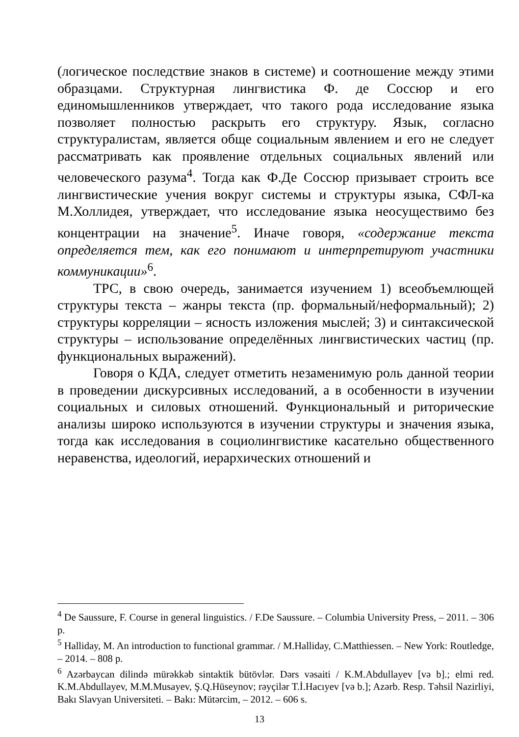(логическое последствие знаков в системе) и соотношение между этими образцами. Структурная лингвистика Ф. де Соссюр и его единомышленников утверждает, что такого рода исследование языка позволяет полностью раскрыть его структуру. Язык, согласно структуралистам, является обще социальным явлением и его не следует рассматривать как проявление отдельных социальных явлений или человеческого разума<sup>4</sup>. Тогда как Ф.Де Соссюр призывает строить все лингвистические учения вокруг системы и структуры языка, СФЛ-ка М.Холлидея, утверждает, что исследование языка неосуществимо без концентрации на значение<sup>5</sup>. Иначе говоря, «содержание текста определяется тем, как его понимают и интерпретируют участники коммуникации»<sup>6</sup>.
ТРС, в свою очередь, занимается изучением 1) всеобъемлющей структуры текста – жанры текста (пр. формальный/неформальный); 2) структуры корреляции – ясность изложения мыслей; 3) и синтаксической структуры – использование определённых лингвистических частиц (пр. функциональных выражений).
Говоря о КДА, следует отметить незаменимую роль данной теории в проведении дискурсивных исследований, а в особенности в изучении социальных и силовых отношений. Функциональный и риторические анализы широко используются в изучении структуры и значения языка, тогда как исследования в социолингвистике касательно общественного неравенства, идеологий, иерархических отношений и
<sup>4</sup> De Saussure, F. Course in general linguistics. / F.De Saussure. – Columbia University Press, – 2011. – 306 p.
<sup>5</sup> Halliday, M. An introduction to functional grammar. / M.Halliday, C.Matthiessen. – New York: Routledge, – 2014. – 808 p.
<sup>6</sup> Azərbaycan dilində mürəkkəb sintaktik bütövlər. Dərs vəsaiti / K.M.Abdullayev [və b].; elmi red. K.M.Abdullayev, M.M.Musayev, Ş.Q.Hüseynov; rəyçilər T.İ.Hacıyev [və b.]; Azərb. Resp. Təhsil Nazirliyi, Bakı Slavyan Universiteti. – Bakı: Mütərcim, – 2012. – 606 s.
13